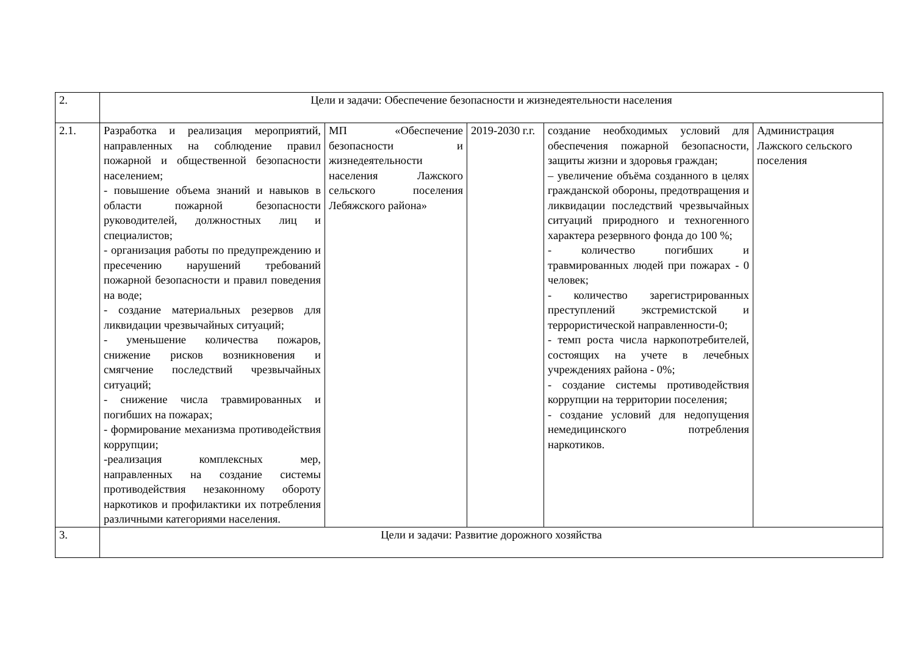| 2. | Цели и задачи: Обеспечение безопасности и жизнедеятельности населения | | | | |
| 2.1. | Разработка и реализация мероприятий, направленных на соблюдение правил пожарной и общественной безопасности населением; - повышение объема знаний и навыков в области пожарной безопасности руководителей, должностных лиц и специалистов; - организация работы по предупреждению и пресечению нарушений требований пожарной безопасности и правил поведения на воде; - создание материальных резервов для ликвидации чрезвычайных ситуаций; - уменьшение количества пожаров, снижение рисков возникновения и смягчение последствий чрезвычайных ситуаций; - снижение числа травмированных и погибших на пожарах; - формирование механизма противодействия коррупции; -реализация комплексных мер, направленных на создание системы противодействия незаконному обороту наркотиков и профилактики их потребления различными категориями населения. | МП «Обеспечение безопасности и жизнедеятельности населения Лажского сельского поселения Лебяжского района» | 2019-2030 г.г. | создание необходимых условий для обеспечения пожарной безопасности, защиты жизни и здоровья граждан; – увеличение объёма созданного в целях гражданской обороны, предотвращения и ликвидации последствий чрезвычайных ситуаций природного и техногенного характера резервного фонда до 100 %; - количество погибших и травмированных людей при пожарах - 0 человек; - количество зарегистрированных преступлений экстремистской и террористической направленности-0; - темп роста числа наркопотребителей, состоящих на учете в лечебных учреждениях района - 0%; - создание системы противодействия коррупции на территории поселения; - создание условий для недопущения немедицинского потребления наркотиков. | Администрация Лажского сельского поселения |
| 3. | Цели и задачи: Развитие дорожного хозяйства | | | | |